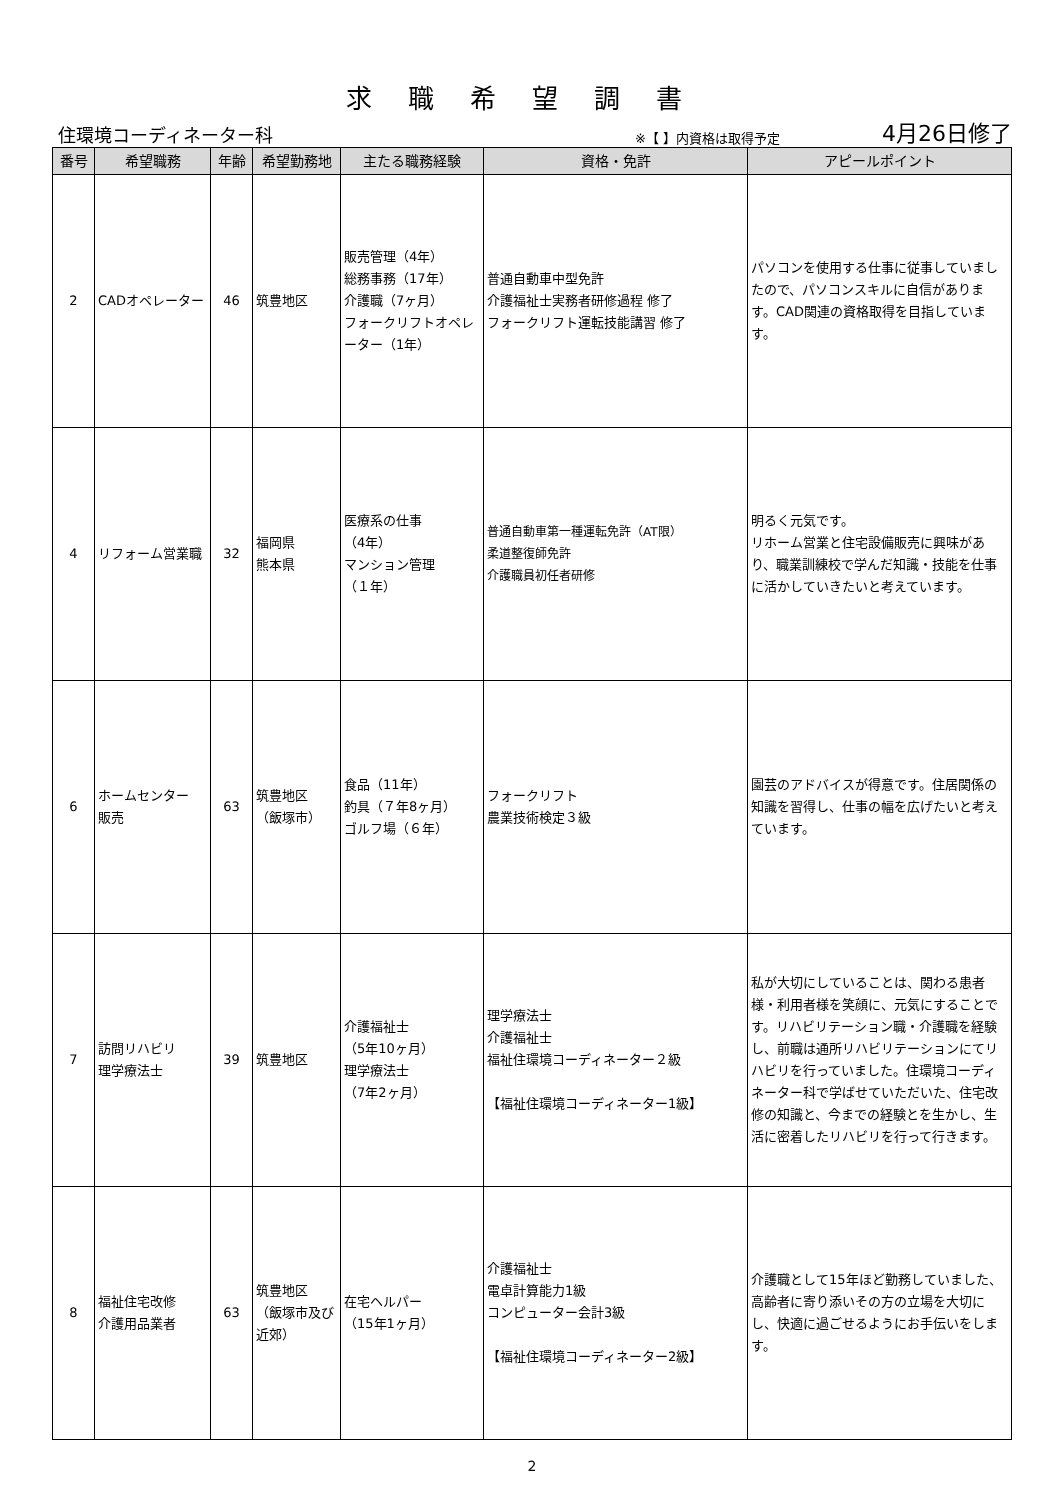求職希望調書
住環境コーディネーター科 ※【 】内資格は取得予定 4月26日修了
| 番号 | 希望職務 | 年齢 | 希望勤務地 | 主たる職務経験 | 資格・免許 | アピールポイント |
| --- | --- | --- | --- | --- | --- | --- |
| 2 | CADオペレーター | 46 | 筑豊地区 | 販売管理（4年） 総務事務（17年） 介護職（7ヶ月） フォークリフトオペレーター（1年） | 普通自動車中型免許 介護福祉士実務者研修過程 修了 フォークリフト運転技能講習 修了 | パソコンを使用する仕事に従事していましたので、パソコンスキルに自信があります。CAD関連の資格取得を目指しています。 |
| 4 | リフォーム営業職 | 32 | 福岡県 熊本県 | 医療系の仕事 （4年） マンション管理 （１年） | 普通自動車第一種運転免許（AT限） 柔道整復師免許 介護職員初任者研修 | 明るく元気です。 リホーム営業と住宅設備販売に興味があり、職業訓練校で学んだ知識・技能を仕事に活かしていきたいと考えています。 |
| 6 | ホームセンター 販売 | 63 | 筑豊地区 （飯塚市） | 食品（11年） 釣具（７年8ヶ月） ゴルフ場（６年） | フォークリフト 農業技術検定３級 | 園芸のアドバイスが得意です。住居関係の知識を習得し、仕事の幅を広げたいと考えています。 |
| 7 | 訪問リハビリ 理学療法士 | 39 | 筑豊地区 | 介護福祉士 （5年10ヶ月） 理学療法士 （7年2ヶ月） | 理学療法士 介護福祉士 福祉住環境コーディネーター２級 【福祉住環境コーディネーター1級】 | 私が大切にしていることは、関わる患者様・利用者様を笑顔に、元気にすることです。リハビリテーション職・介護職を経験し、前職は通所リハビリテーションにてリハビリを行っていました。住環境コーディネーター科で学ばせていただいた、住宅改修の知識と、今までの経験とを生かし、生活に密着したリハビリを行って行きます。 |
| 8 | 福祉住宅改修 介護用品業者 | 63 | 筑豊地区 （飯塚市及び近郊） | 在宅ヘルパー （15年1ヶ月） | 介護福祉士 電卓計算能力1級 コンピューター会計3級 【福祉住環境コーディネーター2級】 | 介護職として15年ほど勤務していました、高齢者に寄り添いその方の立場を大切にし、快適に過ごせるようにお手伝いをします。 |
2